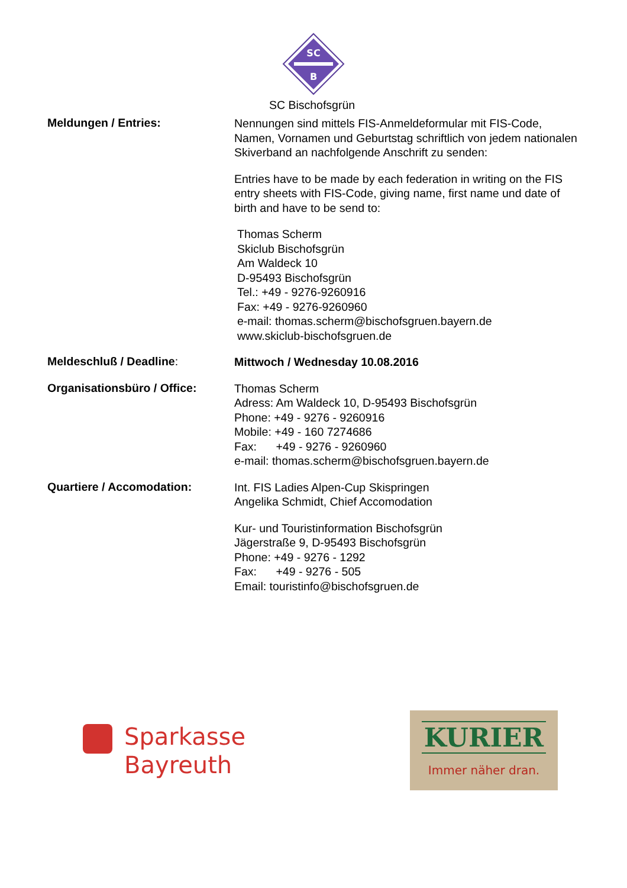SC
B
SC Bischofsgrün
Meldungen / Entries:
Nennungen sind mittels FIS-Anmeldeformular mit FIS-Code, Namen, Vornamen und Geburtstag schriftlich von jedem nationalen Skiverband an nachfolgende Anschrift zu senden:
Entries have to be made by each federation in writing on the FIS entry sheets with FIS-Code, giving name, first name und date of birth and have to be send to:
Thomas Scherm
Skiclub Bischofsgrün
Am Waldeck 10
D-95493 Bischofsgrün
Tel.: +49 - 9276-9260916
Fax: +49 - 9276-9260960
e-mail: thomas.scherm@bischofsgruen.bayern.de
www.skiclub-bischofsgruen.de
Meldeschluß / Deadline:
Mittwoch / Wednesday 10.08.2016
Organisationsbüro / Office:
Thomas Scherm
Adress: Am Waldeck 10, D-95493 Bischofsgrün
Phone: +49 - 9276 - 9260916
Mobile: +49 - 160 7274686
Fax: +49 - 9276 - 9260960
e-mail: thomas.scherm@bischofsgruen.bayern.de
Quartiere / Accomodation:
Int. FIS Ladies Alpen-Cup Skispringen
Angelika Schmidt, Chief Accomodation
Kur- und Touristinformation Bischofsgrün
Jägerstraße 9, D-95493 Bischofsgrün
Phone: +49 - 9276 - 1292
Fax: +49 - 9276 - 505
Email: touristinfo@bischofsgruen.de
Sparkasse
Bayreuth
KURIER
Immer näher dran.